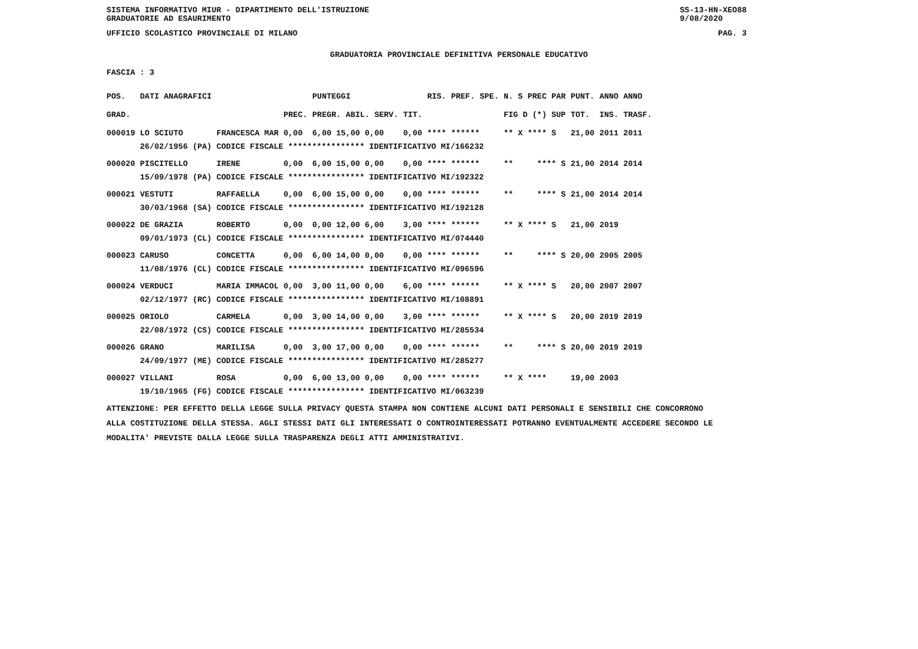SISTEMA INFORMATIVO MIUR - DIPARTIMENTO DELL'ISTRUZIONE
GRADUATORIE AD ESAURIMENTO SS-13-HN-XEO88
9/08/2020
UFFICIO SCOLASTICO PROVINCIALE DI MILANO PAG. 3
GRADUATORIA PROVINCIALE DEFINITIVA PERSONALE EDUCATIVO
FASCIA : 3
| POS. | DATI ANAGRAFICI | | | PUNTEGGI | | RIS. PREF. SPE. | N. S PREC PAR | PUNT. | ANNO ANNO |
| --- | --- | --- | --- | --- | --- | --- | --- | --- | --- |
| GRAD. | | | PREC. | PREGR. ABIL. SERV. | TIT. | | FIG D (*) SUP | TOT. | INS. TRASF. |
| 000019 | LO SCIUTO | FRANCESCA MAR | 0,00 | 6,00 15,00 0,00 | 0,00 | **** ****** | ** X **** S | 21,00 | 2011 2011 |
| | 26/02/1956 (PA) CODICE FISCALE **************** IDENTIFICATIVO MI/166232 | | | | | | | | |
| 000020 | PISCITELLO | IRENE | 0,00 | 6,00 15,00 0,00 | 0,00 | **** ****** | ** **** S | 21,00 | 2014 2014 |
| | 15/09/1978 (PA) CODICE FISCALE **************** IDENTIFICATIVO MI/192322 | | | | | | | | |
| 000021 | VESTUTI | RAFFAELLA | 0,00 | 6,00 15,00 0,00 | 0,00 | **** ****** | ** **** S | 21,00 | 2014 2014 |
| | 30/03/1968 (SA) CODICE FISCALE **************** IDENTIFICATIVO MI/192128 | | | | | | | | |
| 000022 | DE GRAZIA | ROBERTO | 0,00 | 0,00 12,00 6,00 | 3,00 | **** ****** | ** X **** S | 21,00 | 2019 |
| | 09/01/1973 (CL) CODICE FISCALE **************** IDENTIFICATIVO MI/074440 | | | | | | | | |
| 000023 | CARUSO | CONCETTA | 0,00 | 6,00 14,00 0,00 | 0,00 | **** ****** | ** **** S | 20,00 | 2005 2005 |
| | 11/08/1976 (CL) CODICE FISCALE **************** IDENTIFICATIVO MI/096596 | | | | | | | | |
| 000024 | VERDUCI | MARIA IMMACOL | 0,00 | 3,00 11,00 0,00 | 6,00 | **** ****** | ** X **** S | 20,00 | 2007 2007 |
| | 02/12/1977 (RC) CODICE FISCALE **************** IDENTIFICATIVO MI/108891 | | | | | | | | |
| 000025 | ORIOLO | CARMELA | 0,00 | 3,00 14,00 0,00 | 3,00 | **** ****** | ** X **** S | 20,00 | 2019 2019 |
| | 22/08/1972 (CS) CODICE FISCALE **************** IDENTIFICATIVO MI/285534 | | | | | | | | |
| 000026 | GRANO | MARILISA | 0,00 | 3,00 17,00 0,00 | 0,00 | **** ****** | ** **** S | 20,00 | 2019 2019 |
| | 24/09/1977 (ME) CODICE FISCALE **************** IDENTIFICATIVO MI/285277 | | | | | | | | |
| 000027 | VILLANI | ROSA | 0,00 | 6,00 13,00 0,00 | 0,00 | **** ****** | ** X **** | 19,00 | 2003 |
| | 19/10/1965 (FG) CODICE FISCALE **************** IDENTIFICATIVO MI/063239 | | | | | | | | |
ATTENZIONE: PER EFFETTO DELLA LEGGE SULLA PRIVACY QUESTA STAMPA NON CONTIENE ALCUNI DATI PERSONALI E SENSIBILI CHE CONCORRONO
ALLA COSTITUZIONE DELLA STESSA. AGLI STESSI DATI GLI INTERESSATI O CONTROINTERESSATI POTRANNO EVENTUALMENTE ACCEDERE SECONDO LE
MODALITA' PREVISTE DALLA LEGGE SULLA TRASPARENZA DEGLI ATTI AMMINISTRATIVI.